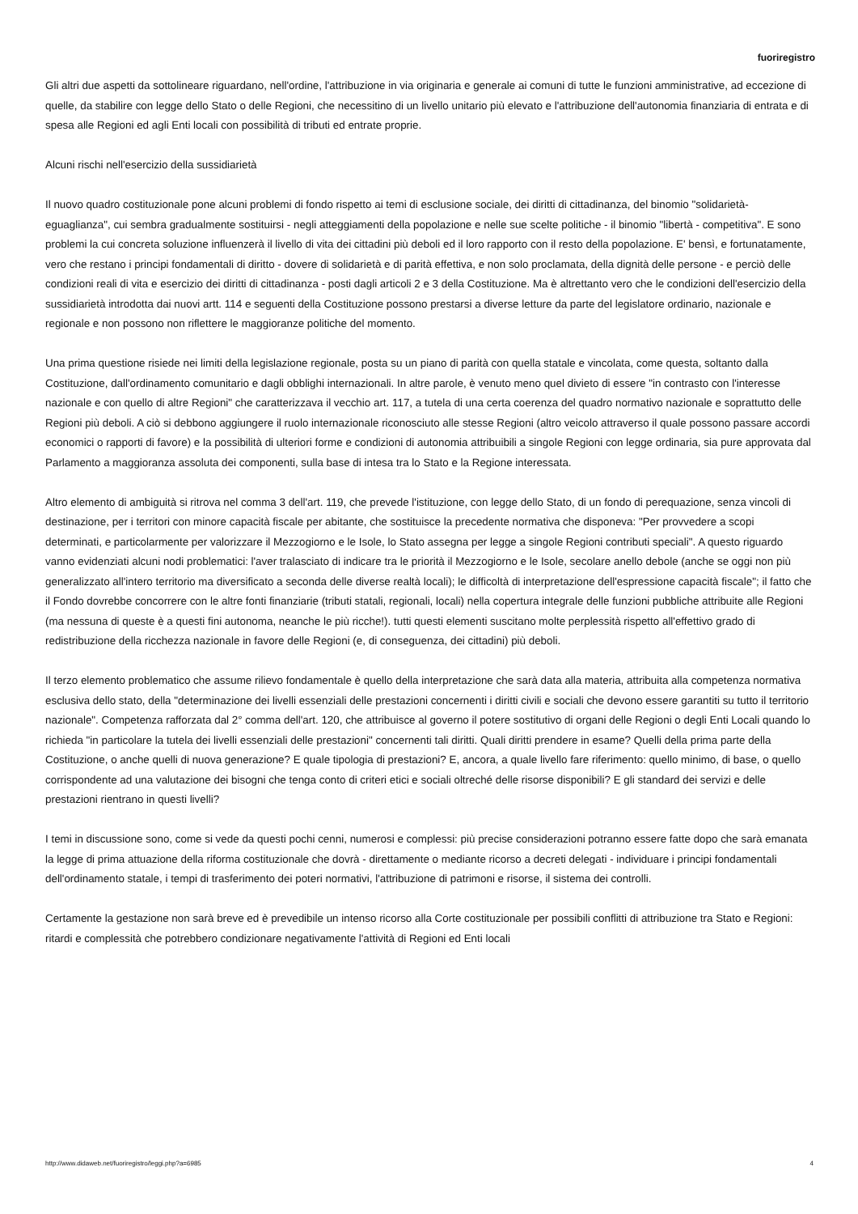fuoriregistro
Gli altri due aspetti da sottolineare riguardano, nell'ordine, l'attribuzione in via originaria e generale ai comuni di tutte le funzioni amministrative, ad eccezione di quelle, da stabilire con legge dello Stato o delle Regioni, che necessitino di un livello unitario più elevato e l'attribuzione dell'autonomia finanziaria di entrata e di spesa alle Regioni ed agli Enti locali con possibilità di tributi ed entrate proprie.
Alcuni rischi nell'esercizio della sussidiarietà
Il nuovo quadro costituzionale pone alcuni problemi di fondo rispetto ai temi di esclusione sociale, dei diritti di cittadinanza, del binomio "solidarietà-eguaglianza", cui sembra gradualmente sostituirsi - negli atteggiamenti della popolazione e nelle sue scelte politiche - il binomio "libertà - competitiva". E sono problemi la cui concreta soluzione influenzerà il livello di vita dei cittadini più deboli ed il loro rapporto con il resto della popolazione. E' bensì, e fortunatamente, vero che restano i principi fondamentali di diritto - dovere di solidarietà e di parità effettiva, e non solo proclamata, della dignità delle persone - e perciò delle condizioni reali di vita e esercizio dei diritti di cittadinanza - posti dagli articoli 2 e 3 della Costituzione. Ma è altrettanto vero che le condizioni dell'esercizio della sussidiarietà introdotta dai nuovi artt. 114 e seguenti della Costituzione possono prestarsi a diverse letture da parte del legislatore ordinario, nazionale e regionale e non possono non riflettere le maggioranze politiche del momento.
Una prima questione risiede nei limiti della legislazione regionale, posta su un piano di parità con quella statale e vincolata, come questa, soltanto dalla Costituzione, dall'ordinamento comunitario e dagli obblighi internazionali. In altre parole, è venuto meno quel divieto di essere "in contrasto con l'interesse nazionale e con quello di altre Regioni" che caratterizzava il vecchio art. 117, a tutela di una certa coerenza del quadro normativo nazionale e soprattutto delle Regioni più deboli. A ciò si debbono aggiungere il ruolo internazionale riconosciuto alle stesse Regioni (altro veicolo attraverso il quale possono passare accordi economici o rapporti di favore) e la possibilità di ulteriori forme e condizioni di autonomia attribuibili a singole Regioni con legge ordinaria, sia pure approvata dal Parlamento a maggioranza assoluta dei componenti, sulla base di intesa tra lo Stato e la Regione interessata.
Altro elemento di ambiguità si ritrova nel comma 3 dell'art. 119, che prevede l'istituzione, con legge dello Stato, di un fondo di perequazione, senza vincoli di destinazione, per i territori con minore capacità fiscale per abitante, che sostituisce la precedente normativa che disponeva: "Per provvedere a scopi determinati, e particolarmente per valorizzare il Mezzogiorno e le Isole, lo Stato assegna per legge a singole Regioni contributi speciali". A questo riguardo vanno evidenziati alcuni nodi problematici: l'aver tralasciato di indicare tra le priorità il Mezzogiorno e le Isole, secolare anello debole (anche se oggi non più generalizzato all'intero territorio ma diversificato a seconda delle diverse realtà locali); le difficoltà di interpretazione dell'espressione capacità fiscale"; il fatto che il Fondo dovrebbe concorrere con le altre fonti finanziarie (tributi statali, regionali, locali) nella copertura integrale delle funzioni pubbliche attribuite alle Regioni (ma nessuna di queste è a questi fini autonoma, neanche le più ricche!). tutti questi elementi suscitano molte perplessità rispetto all'effettivo grado di redistribuzione della ricchezza nazionale in favore delle Regioni (e, di conseguenza, dei cittadini) più deboli.
Il terzo elemento problematico che assume rilievo fondamentale è quello della interpretazione che sarà data alla materia, attribuita alla competenza normativa esclusiva dello stato, della "determinazione dei livelli essenziali delle prestazioni concernenti i diritti civili e sociali che devono essere garantiti su tutto il territorio nazionale". Competenza rafforzata dal 2° comma dell'art. 120, che attribuisce al governo il potere sostitutivo di organi delle Regioni o degli Enti Locali quando lo richieda "in particolare la tutela dei livelli essenziali delle prestazioni" concernenti tali diritti. Quali diritti prendere in esame? Quelli della prima parte della Costituzione, o anche quelli di nuova generazione? E quale tipologia di prestazioni? E, ancora, a quale livello fare riferimento: quello minimo, di base, o quello corrispondente ad una valutazione dei bisogni che tenga conto di criteri etici e sociali oltreché delle risorse disponibili? E gli standard dei servizi e delle prestazioni rientrano in questi livelli?
I temi in discussione sono, come si vede da questi pochi cenni, numerosi e complessi: più precise considerazioni potranno essere fatte dopo che sarà emanata la legge di prima attuazione della riforma costituzionale che dovrà - direttamente o mediante ricorso a decreti delegati - individuare i principi fondamentali dell'ordinamento statale, i tempi di trasferimento dei poteri normativi, l'attribuzione di patrimoni e risorse, il sistema dei controlli.
Certamente la gestazione non sarà breve ed è prevedibile un intenso ricorso alla Corte costituzionale per possibili conflitti di attribuzione tra Stato e Regioni: ritardi e complessità che potrebbero condizionare negativamente l'attività di Regioni ed Enti locali
http://www.didaweb.net/fuoriregistro/leggi.php?a=6985 4